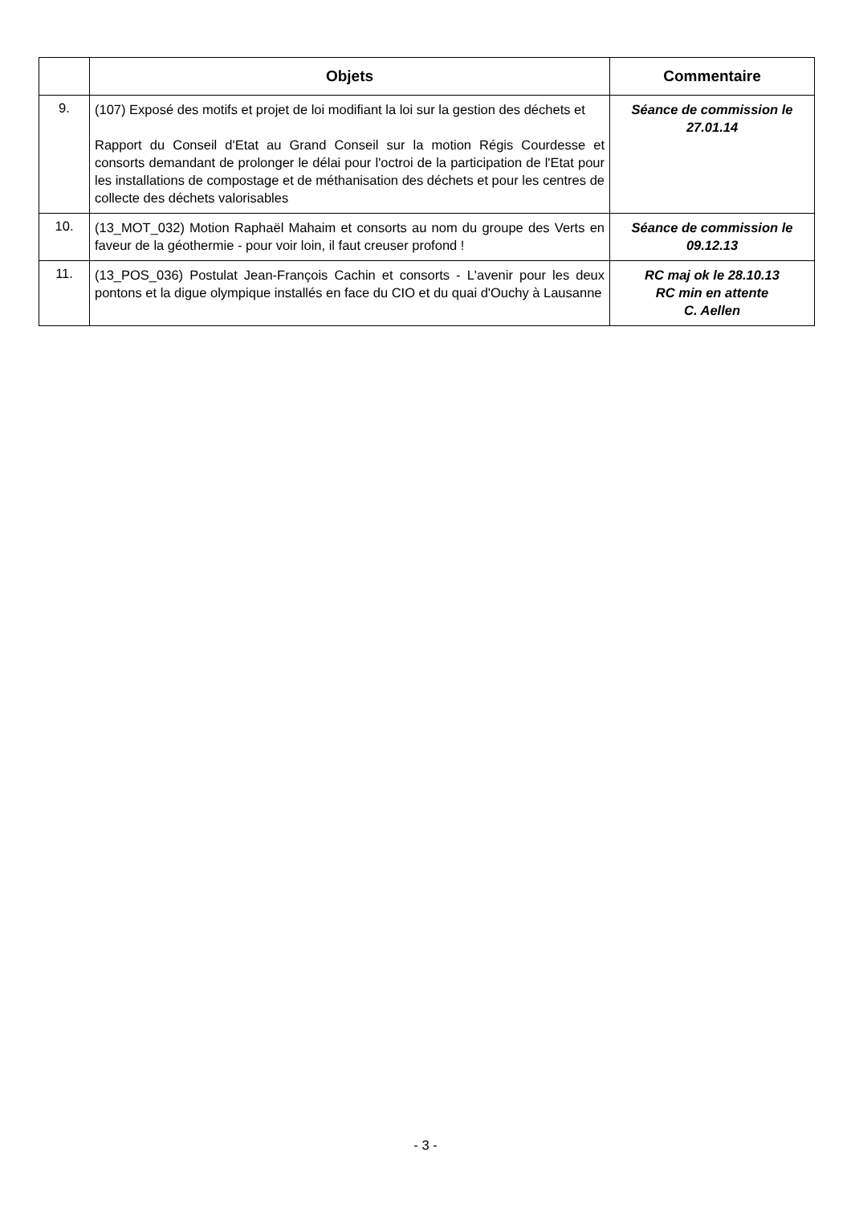| | Objets | Commentaire |
| --- | --- | --- |
| 9. | (107) Exposé des motifs et projet de loi modifiant la loi sur la gestion des déchets et Rapport du Conseil d'Etat au Grand Conseil sur la motion Régis Courdesse et consorts demandant de prolonger le délai pour l'octroi de la participation de l'Etat pour les installations de compostage et de méthanisation des déchets et pour les centres de collecte des déchets valorisables | Séance de commission le 27.01.14 |
| 10. | (13_MOT_032) Motion Raphaël Mahaim et consorts au nom du groupe des Verts en faveur de la géothermie - pour voir loin, il faut creuser profond ! | Séance de commission le 09.12.13 |
| 11. | (13_POS_036) Postulat Jean-François Cachin et consorts - L'avenir pour les deux pontons et la digue olympique installés en face du CIO et du quai d'Ouchy à Lausanne | RC maj ok le 28.10.13 RC min en attente C. Aellen |
- 3 -